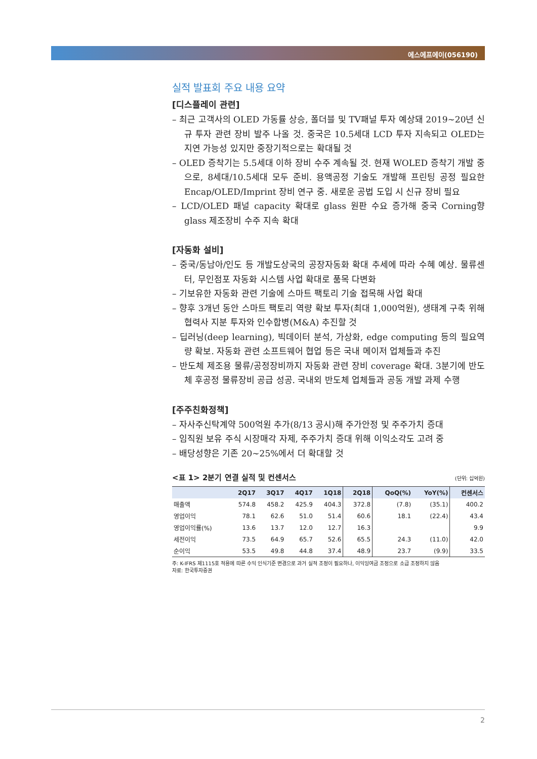에스에프에이(056190)
실적 발표회 주요 내용 요약
[디스플레이 관련]
– 최근 고객사의 OLED 가동률 상승, 폴더블 및 TV패널 투자 예상돼 2019~20년 신규 투자 관련 장비 발주 나올 것. 중국은 10.5세대 LCD 투자 지속되고 OLED는 지연 가능성 있지만 중장기적으로는 확대될 것
– OLED 증착기는 5.5세대 이하 장비 수주 계속될 것. 현재 WOLED 증착기 개발 중으로, 8세대/10.5세대 모두 준비. 용액공정 기술도 개발해 프린팅 공정 필요한 Encap/OLED/Imprint 장비 연구 중. 새로운 공법 도입 시 신규 장비 필요
– LCD/OLED 패널 capacity 확대로 glass 원판 수요 증가해 중국 Corning향 glass 제조장비 수주 지속 확대
[자동화 설비]
– 중국/동남아/인도 등 개발도상국의 공장자동화 확대 추세에 따라 수혜 예상. 물류센터, 무인점포 자동화 시스템 사업 확대로 품목 다변화
– 기보유한 자동화 관련 기술에 스마트 팩토리 기술 접목해 사업 확대
– 향후 3개년 동안 스마트 팩토리 역량 확보 투자(최대 1,000억원), 생태계 구축 위해 협력사 지분 투자와 인수합병(M&A) 추진할 것
– 딥러닝(deep learning), 빅데이터 분석, 가상화, edge computing 등의 필요역량 확보. 자동화 관련 소프트웨어 협업 등은 국내 메이저 업체들과 추진
– 반도체 제조용 물류/공정장비까지 자동화 관련 장비 coverage 확대. 3분기에 반도체 후공정 물류장비 공급 성공. 국내외 반도체 업체들과 공동 개발 과제 수행
[주주친화정책]
– 자사주신탁계약 500억원 추가(8/13 공시)해 주가안정 및 주주가치 증대
– 임직원 보유 주식 시장매각 자제, 주주가치 증대 위해 이익소각도 고려 중
– 배당성향은 기존 20~25%에서 더 확대할 것
<표 1> 2분기 연결 실적 및 컨센서스 (단위: 십억원)
| | 2Q17 | 3Q17 | 4Q17 | 1Q18 | 2Q18 | QoQ(%) | YoY(%) | 컨센서스 |
| --- | --- | --- | --- | --- | --- | --- | --- | --- |
| 매출액 | 574.8 | 458.2 | 425.9 | 404.3 | 372.8 | (7.8) | (35.1) | 400.2 |
| 영업이익 | 78.1 | 62.6 | 51.0 | 51.4 | 60.6 | 18.1 | (22.4) | 43.4 |
| 영업이익률(%) | 13.6 | 13.7 | 12.0 | 12.7 | 16.3 | | | 9.9 |
| 세전이익 | 73.5 | 64.9 | 65.7 | 52.6 | 65.5 | 24.3 | (11.0) | 42.0 |
| 순이익 | 53.5 | 49.8 | 44.8 | 37.4 | 48.9 | 23.7 | (9.9) | 33.5 |
주: K-IFRS 제1115호 적용에 따른 수익 인식기준 변경으로 과거 실적 조정이 필요하나, 이익잉여금 조정으로 소급 조정하지 않음
자료: 한국투자증권
2